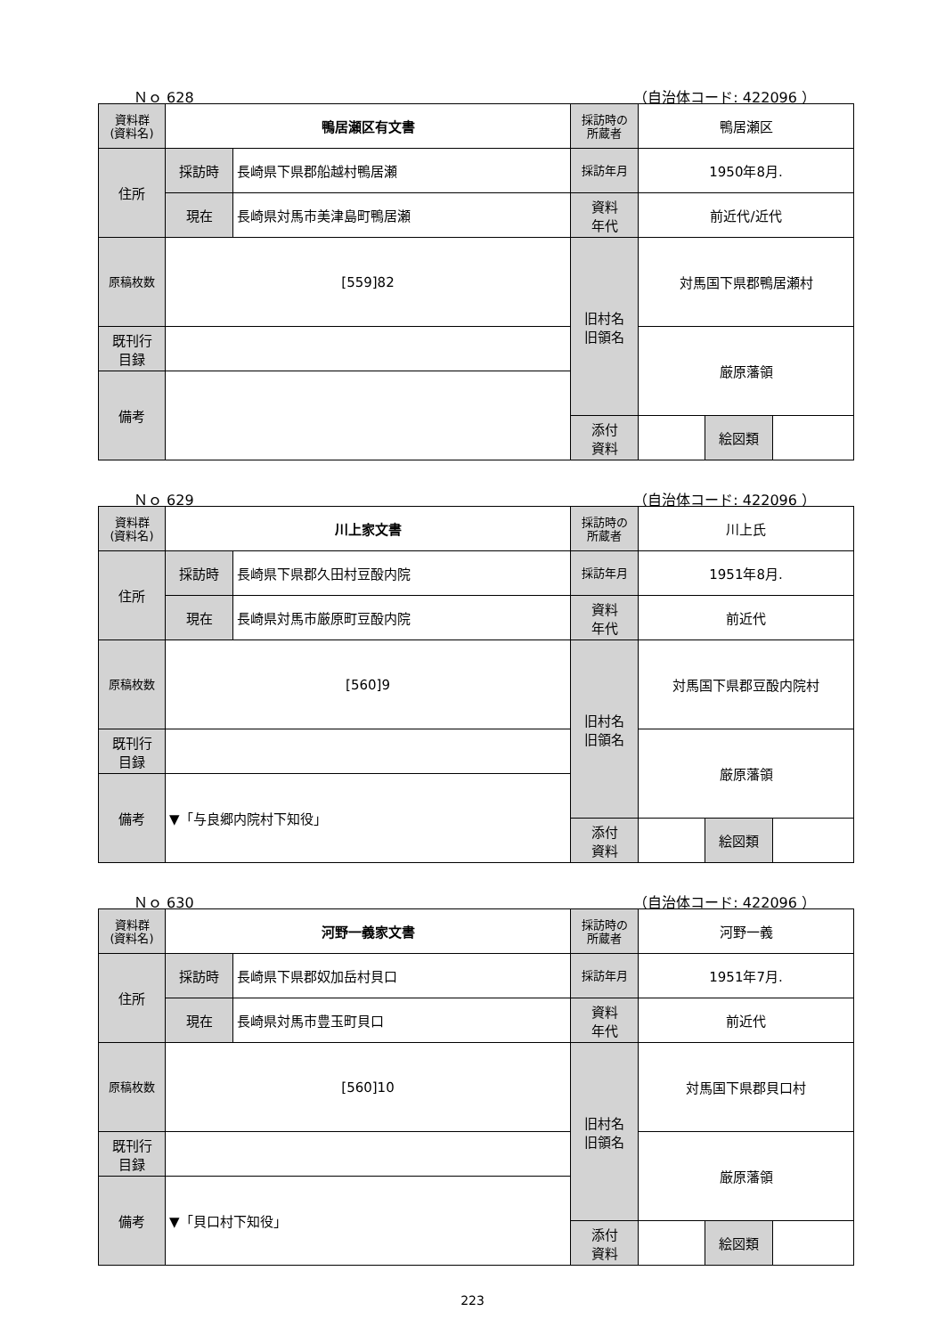Ｎｏ 628 （自治体コード: 422096 ）
| 資料群 (資料名) | 鴨居瀬区有文書 | | 採訪時の 所蔵者 | 鴨居瀬区 | | |
| 住所 | 採訪時 | 長崎県下県郡船越村鴨居瀬 | 採訪年月 | 1950年8月. | | |
| | 現在 | 長崎県対馬市美津島町鴨居瀬 | 資料 年代 | 前近代/近代 | | |
| 原稿枚数 | [559]82 | | 旧村名 旧領名 | 対馬国下県郡鴨居瀬村 | | |
| 既刊行 目録 | | | | 厳原藩領 | | |
| 備考 | | | | | | |
| | | | 添付 資料 | | 絵図類 | |
Ｎｏ 629 （自治体コード: 422096 ）
| 資料群 (資料名) | 川上家文書 | | 採訪時の 所蔵者 | 川上氏 | | |
| 住所 | 採訪時 | 長崎県下県郡久田村豆酘内院 | 採訪年月 | 1951年8月. | | |
| | 現在 | 長崎県対馬市厳原町豆酘内院 | 資料 年代 | 前近代 | | |
| 原稿枚数 | [560]9 | | 旧村名 旧領名 | 対馬国下県郡豆酘内院村 | | |
| 既刊行 目録 | | | | 厳原藩領 | | |
| 備考 | ▼「与良郷内院村下知役」 | | | | | |
| | | | 添付 資料 | | 絵図類 | |
Ｎｏ 630 （自治体コード: 422096 ）
| 資料群 (資料名) | 河野一義家文書 | | 採訪時の 所蔵者 | 河野一義 | | |
| 住所 | 採訪時 | 長崎県下県郡奴加岳村貝口 | 採訪年月 | 1951年7月. | | |
| | 現在 | 長崎県対馬市豊玉町貝口 | 資料 年代 | 前近代 | | |
| 原稿枚数 | [560]10 | | 旧村名 旧領名 | 対馬国下県郡貝口村 | | |
| 既刊行 目録 | | | | 厳原藩領 | | |
| 備考 | ▼「貝口村下知役」 | | | | | |
| | | | 添付 資料 | | 絵図類 | |
223